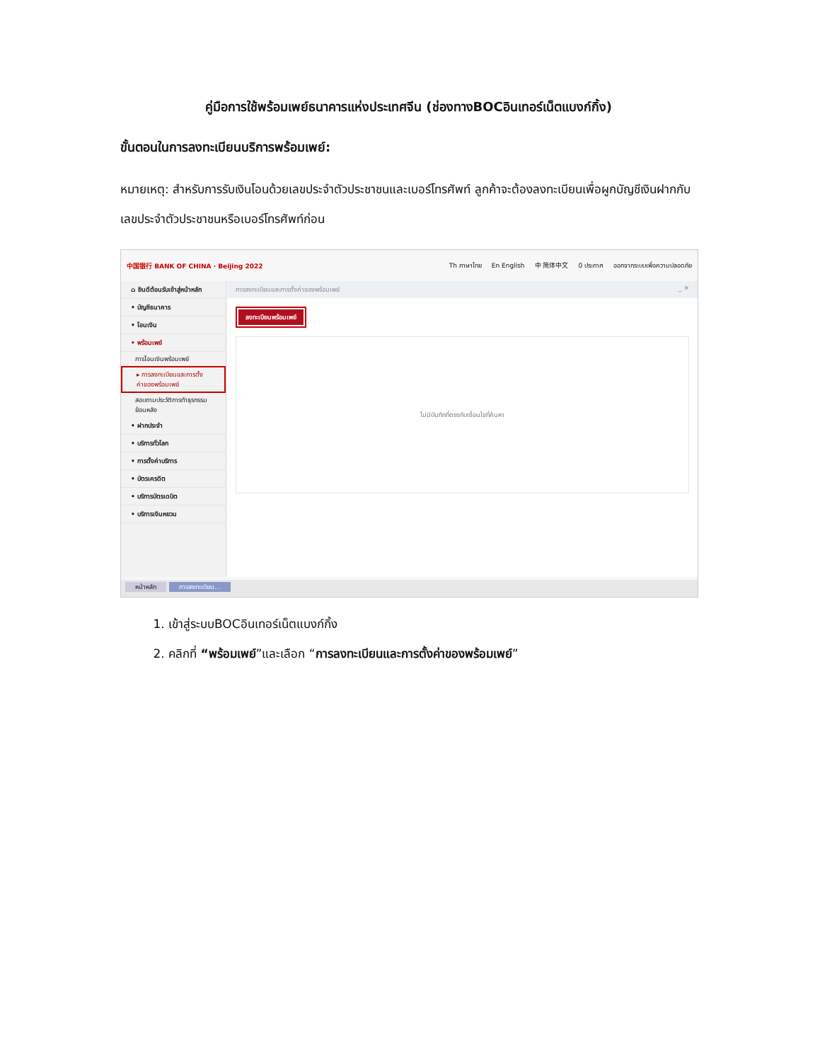คู่มือการใช้พร้อมเพย์ธนาคารแห่งประเทศจีน (ช่องทางBOCอินเทอร์เน็ตแบงก์กิ้ง)
ขั้นตอนในการลงทะเบียนบริการพร้อมเพย์:
หมายเหตุ: สำหรับการรับเงินโอนด้วยเลขประจำตัวประชาชนและเบอร์โทรศัพท์ ลูกค้าจะต้องลงทะเบียนเพื่อผูกบัญชีเงินฝากกับเลขประจำตัวประชาชนหรือเบอร์โทรศัพท์ก่อน
中国银行 BANK OF CHINA · Beijing 2022
Th ภาษาไทย En English 中 简体中文 0 ประกาศ ออกจากระบบเพื่อความปลอดภัย
⌂ ยินดีต้อนรับเข้าสู่หน้าหลัก
• บัญชีธนาคาร
• โอนเงิน
• พร้อมเพย์
การโอนเงินพร้อมเพย์
▸ การลงทะเบียนและการตั้งค่าของพร้อมเพย์
สอบถามประวัติการทำธุรกรรมย้อนหลัง
• ฝากประจำ
• บริการทั่วโลก
• การตั้งค่าบริการ
• บัตรเครดิต
• บริการบัตรเดบิต
• บริการเงินหยวน
การลงทะเบียนและการตั้งค่าของพร้อมเพย์ _ ✕
ลงทะเบียนพร้อมเพย์
ไม่มีบันทึกที่ตรงกับเงื่อนไขที่ค้นหา
หน้าหลัก การลงทะเบียน...
1. เข้าสู่ระบบBOCอินเทอร์เน็ตแบงก์กิ้ง
2. คลิกที่ “พร้อมเพย์”และเลือก “การลงทะเบียนและการตั้งค่าของพร้อมเพย์”